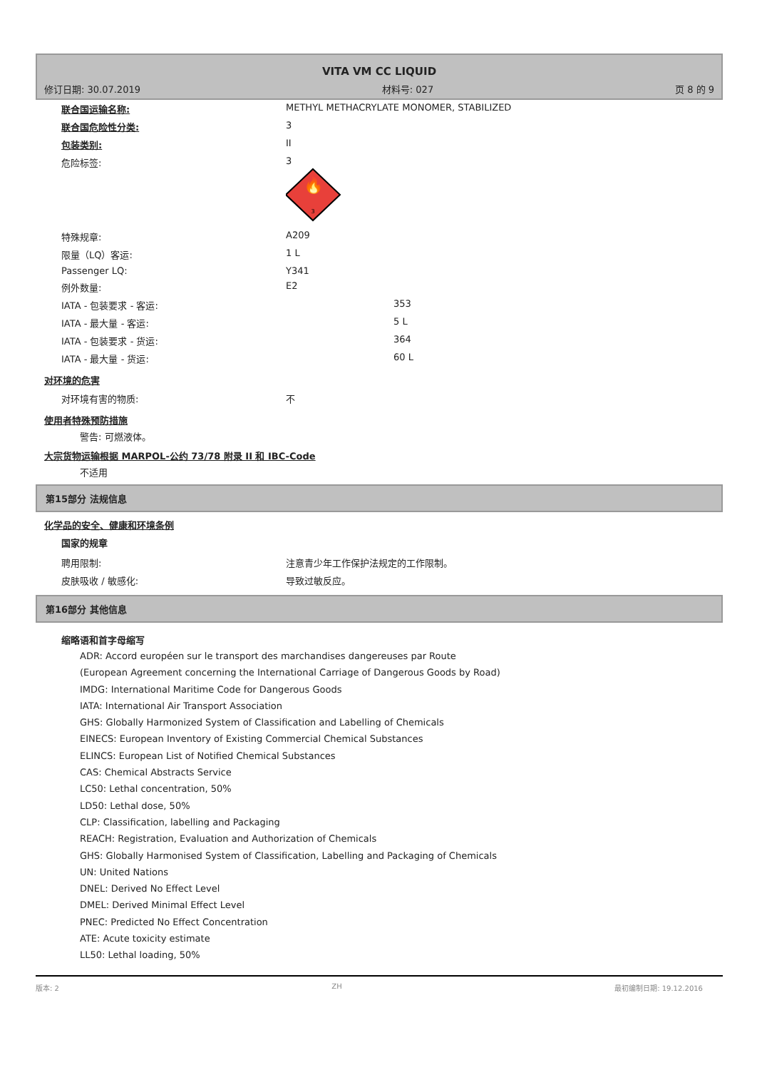VITA VM CC LIQUID
修订日期: 30.07.2019 材料号: 027 页 8 的 9
| 联合国运输名称: | METHYL METHACRYLATE MONOMER, STABILIZED |
| 联合国危险性分类: | 3 |
| 包装类别: | II |
| 危险标签: | 3 🔥 3 |
| 特殊规章: | A209 |
| 限量（LQ）客运: | 1 L |
| Passenger LQ: | Y341 |
| 例外数量: | E2 |
| IATA - 包装要求 - 客运: | 353 |
| IATA - 最大量 - 客运: | 5 L |
| IATA - 包装要求 - 货运: | 364 |
| IATA - 最大量 - 货运: | 60 L |
对环境的危害
| 对环境有害的物质: | 不 |
使用者特殊预防措施
警告: 可燃液体。
大宗货物运输根据 MARPOL-公约 73/78 附录 II 和 IBC-Code
不适用
第15部分 法规信息
化学品的安全、健康和环境条例
国家的规章
| 聘用限制: | 注意青少年工作保护法规定的工作限制。 |
| 皮肤吸收 / 敏感化: | 导致过敏反应。 |
第16部分 其他信息
缩略语和首字母缩写
ADR: Accord européen sur le transport des marchandises dangereuses par Route
(European Agreement concerning the International Carriage of Dangerous Goods by Road)
IMDG: International Maritime Code for Dangerous Goods
IATA: International Air Transport Association
GHS: Globally Harmonized System of Classification and Labelling of Chemicals
EINECS: European Inventory of Existing Commercial Chemical Substances
ELINCS: European List of Notified Chemical Substances
CAS: Chemical Abstracts Service
LC50: Lethal concentration, 50%
LD50: Lethal dose, 50%
CLP: Classification, labelling and Packaging
REACH: Registration, Evaluation and Authorization of Chemicals
GHS: Globally Harmonised System of Classification, Labelling and Packaging of Chemicals
UN: United Nations
DNEL: Derived No Effect Level
DMEL: Derived Minimal Effect Level
PNEC: Predicted No Effect Concentration
ATE: Acute toxicity estimate
LL50: Lethal loading, 50%
版本: 2 ZH 最初编制日期: 19.12.2016